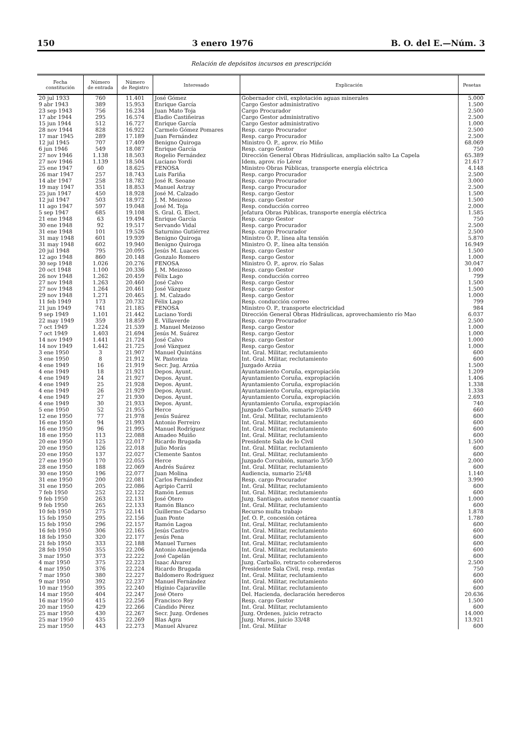150 3 enero 1976 B. O. del E.—Núm. 3
Relación de depósitos incursos en prescripción
| Fecha constitución | Número de entrada | Número de Registro | Interesado | Explicación | Pesetas |
| --- | --- | --- | --- | --- | --- |
| 20 jul 1933 | 760 | 11.401 | José Gómez | Gobernador civil, explotación aguas minerales | 5.000 |
| 9 abr 1943 | 389 | 15.953 | Enrique García | Cargo Gestor administrativo | 1.500 |
| 23 sep 1943 | 756 | 16.234 | Juan Mato Toja | Cargo Procurador | 2.500 |
| 17 abr 1944 | 295 | 16.574 | Eladio Castiñeiras | Cargo Gestor administrativo | 2.500 |
| 15 jun 1944 | 512 | 16.727 | Enrique García | Cargo Gestor administrativo | 1.000 |
| 28 nov 1944 | 828 | 16.922 | Carmelo Gómez Pomares | Resp. cargo Procurador | 2.500 |
| 17 mar 1945 | 289 | 17.189 | Juan Fernández | Resp. cargo Procurador | 2.500 |
| 12 jul 1945 | 707 | 17.409 | Benigno Quiroga | Ministro O. P., aprov. río Miño | 68.069 |
| 6 jun 1946 | 549 | 18.087 | Enrique García | Resp. cargo Gestor | 750 |
| 27 nov 1946 | 1.138 | 18.503 | Rogelio Fernández | Dirección General Obras Hidráulicas, ampliación salto La Capela | 65.389 |
| 27 nov 1946 | 1.139 | 18.504 | Luciano Yordi | Idem, aprov. río Lérez | 21.617 |
| 25 ene 1947 | 60 | 18.625 | FENOSA | Ministro Obras Públicas, transporte energía eléctrica | 4.148 |
| 26 mar 1947 | 257 | 18.743 | Luis Fariña | Resp. cargo Procurador | 2.500 |
| 14 abr 1947 | 258 | 18.782 | José R. Seoane | Resp. cargo Procurador | 3.000 |
| 19 may 1947 | 351 | 18.853 | Manuel Astray | Resp. cargo Procurador | 2.500 |
| 25 jun 1947 | 450 | 18.928 | José M. Calzado | Resp. cargo Gestor | 1.500 |
| 12 jul 1947 | 503 | 18.972 | J. M. Meizoso | Resp. cargo Gestor | 1.500 |
| 11 ago 1947 | 597 | 19.048 | José M. Toja | Resp. conducción correo | 2.000 |
| 5 sep 1947 | 685 | 19.108 | S. Gral. G. Elect. | Jefatura Obras Públicas, transporte energía eléctrica | 1.585 |
| 21 ene 1948 | 63 | 19.494 | Enrique García | Resp. cargo Gestor | 750 |
| 30 ene 1948 | 92 | 19.517 | Servando Vidal | Resp. cargo Procurador | 2.500 |
| 31 ene 1948 | 101 | 19.526 | Saturnino Gutiérrez | Resp. cargo Procurador | 2.500 |
| 31 may 1948 | 601 | 19.939 | Benigno Quiroga | Ministro O. P., línea alta tensión | 5.870 |
| 31 may 1948 | 602 | 19.940 | Benigno Quiroga | Ministro O. P., línea alta tensión | 16.949 |
| 20 jul 1948 | 795 | 20.095 | Jesús M. Luaces | Resp. cargo Gestor | 1.500 |
| 12 ago 1948 | 860 | 20.148 | Gonzalo Romero | Resp. cargo Gestor | 1.000 |
| 30 sep 1948 | 1.026 | 20.276 | FENOSA | Ministro O. P., aprov. río Salas | 30.047 |
| 20 oct 1948 | 1.100 | 20.336 | J. M. Meizoso | Resp. cargo Gestor | 1.000 |
| 26 nov 1948 | 1.262 | 20.459 | Félix Lago | Resp. conducción correo | 799 |
| 27 nov 1948 | 1.263 | 20.460 | José Calvo | Resp. cargo Gestor | 1.500 |
| 27 nov 1948 | 1.264 | 20.461 | José Vázquez | Resp. cargo Gestor | 1.500 |
| 29 nov 1948 | 1.271 | 20.465 | J. M. Calzado | Resp. cargo Gestor | 1.000 |
| 11 feb 1949 | 173 | 20.732 | Félix Lago | Resp. conducción correo | 799 |
| 21 jun 1949 | 741 | 21.185 | FENOSA | Ministro O. P., transporte electricidad | 984 |
| 9 sep 1949 | 1.101 | 21.442 | Luciano Yordi | Dirección General Obras Hidráulicas, aprovechamiento río Mao | 6.037 |
| 22 may 1949 | 359 | 18.859 | E. Villaverde | Resp. cargo Procurador | 2.500 |
| 7 oct 1949 | 1.224 | 21.539 | J. Manuel Meizoso | Resp. cargo Gestor | 1.000 |
| 7 oct 1949 | 1.403 | 21.694 | Jesús M. Suárez | Resp. cargo Gestor | 1.000 |
| 14 nov 1949 | 1.441 | 21.724 | José Calvo | Resp. cargo Gestor | 1.000 |
| 14 nov 1949 | 1.442 | 21.725 | José Vázquez | Resp. cargo Gestor | 1.000 |
| 3 ene 1950 | 3 | 21.907 | Manuel Quintáns | Int. Gral. Militar, reclutamiento | 600 |
| 3 ene 1950 | 8 | 21.912 | W. Pastoriza | Int. Gral. Militar, reclutamiento | 600 |
| 4 ene 1949 | 16 | 21.919 | Secr. Jug. Arzúa | Juzgado Arzúa | 1.500 |
| 4 ene 1949 | 18 | 21.921 | Depos. Ayunt. | Ayuntamiento Coruña, expropiación | 1.209 |
| 4 ene 1949 | 24 | 21.927 | Depos. Ayunt. | Ayuntamiento Coruña, expropiación | 1.406 |
| 4 ene 1949 | 25 | 21.928 | Depos. Ayunt. | Ayuntamiento Coruña, expropiación | 1.338 |
| 4 ene 1949 | 26 | 21.929 | Depos. Ayunt. | Ayuntamiento Coruña, expropiación | 1.338 |
| 4 ene 1949 | 27 | 21.930 | Depos. Ayunt. | Ayuntamiento Coruña, expropiación | 2.693 |
| 4 ene 1949 | 30 | 21.933 | Depos. Ayunt. | Ayuntamiento Coruña, expropiación | 740 |
| 5 ene 1950 | 52 | 21.955 | Herce | Juzgado Carballo, sumario 25/49 | 660 |
| 12 ene 1950 | 77 | 21.978 | Jesús Suárez | Int. Gral. Militar, reclutamiento | 600 |
| 16 ene 1950 | 94 | 21.993 | Antonio Ferreiro | Int. Gral. Militar, reclutamiento | 600 |
| 16 ene 1950 | 96 | 21.995 | Manuel Rodríguez | Int. Gral. Militar, reclutamiento | 600 |
| 18 ene 1950 | 113 | 22.088 | Amadeo Muiño | Int. Gral. Militar, reclutamiento | 600 |
| 20 ene 1950 | 125 | 22.017 | Ricardo Brugada | Presidente Sala de lo Civil | 1.500 |
| 20 ene 1950 | 126 | 22.018 | Julio Morás | Int. Gral. Militar, reclutamiento | 600 |
| 20 ene 1950 | 137 | 22.027 | Clemente Santos | Int. Gral. Militar, reclutamiento | 600 |
| 27 ene 1950 | 170 | 22.055 | Herce | Juzgado Corcubión, sumario 3/50 | 2.000 |
| 28 ene 1950 | 188 | 22.069 | Andrés Suárez | Int. Gral. Militar, reclutamiento | 600 |
| 30 ene 1950 | 196 | 22.077 | Juan Molina | Audiencia, sumario 25/48 | 1.140 |
| 31 ene 1950 | 200 | 22.081 | Carlos Fernández | Resp. cargo Procurador | 3.990 |
| 31 ene 1950 | 205 | 22.086 | Agripio Carril | Int. Gral. Militar, reclutamiento | 600 |
| 7 feb 1950 | 252 | 22.122 | Ramón Lemus | Int. Gral. Militar, reclutamiento | 600 |
| 9 feb 1950 | 263 | 22.131 | José Otero | Juzg. Santiago, autos menor cuantía | 1.000 |
| 9 feb 1950 | 265 | 22.133 | Ramón Blanco | Int. Gral. Militar, reclutamiento | 600 |
| 10 feb 1950 | 275 | 22.141 | Guillermo Cadarso | Recurso multa trabajo | 1.878 |
| 15 feb 1950 | 295 | 22.156 | Juan Ponte | Jef. O. P., concesión cetárea | 1.780 |
| 15 feb 1950 | 296 | 22.157 | Ramón Lagoa | Int. Gral. Militar, reclutamiento | 600 |
| 16 feb 1950 | 306 | 22.165 | Jesús Castro | Int. Gral. Militar, reclutamiento | 600 |
| 18 feb 1950 | 320 | 22.177 | Jesús Pena | Int. Gral. Militar, reclutamiento | 600 |
| 21 feb 1950 | 333 | 22.188 | Manuel Turnes | Int. Gral. Militar, reclutamiento | 600 |
| 28 feb 1950 | 355 | 22.206 | Antonio Ameijenda | Int. Gral. Militar, reclutamiento | 600 |
| 3 mar 1950 | 373 | 22.222 | José Capelán | Int. Gral. Militar, reclutamiento | 600 |
| 4 mar 1950 | 375 | 22.223 | Isaac Alvarez | Juzg. Carballo, retracto coherederos | 2.500 |
| 4 mar 1950 | 376 | 22.224 | Ricardo Brugada | Presidente Sala Civil, resp. rentas | 750 |
| 7 mar 1950 | 380 | 22.227 | Baldomero Rodríguez | Int. Gral. Militar, reclutamiento | 600 |
| 9 mar 1950 | 392 | 22.237 | Manuel Fernández | Int. Gral. Militar, reclutamiento | 600 |
| 10 mar 1950 | 395 | 22.240 | Higinio Cajaraville | Int. Gral. Militar, reclutamiento | 600 |
| 14 mar 1950 | 404 | 22.247 | José Otero | Del. Hacienda, declaración herederos | 20.636 |
| 16 mar 1950 | 415 | 22.256 | Francisco Rey | Resp. cargo Gestor | 1.500 |
| 20 mar 1950 | 429 | 22.266 | Cándido Pérez | Int. Gral. Militar, reclutamiento | 600 |
| 25 mar 1950 | 430 | 22.267 | Secr. Juzg. Ordenes | Juzg. Ordenes, juicio retracto | 14.000 |
| 25 mar 1950 | 435 | 22.269 | Blas Agra | Juzg. Muros, juicio 33/48 | 13.921 |
| 25 mar 1950 | 443 | 22.273 | Manuel Alvarez | Int. Gral. Militar | 600 |